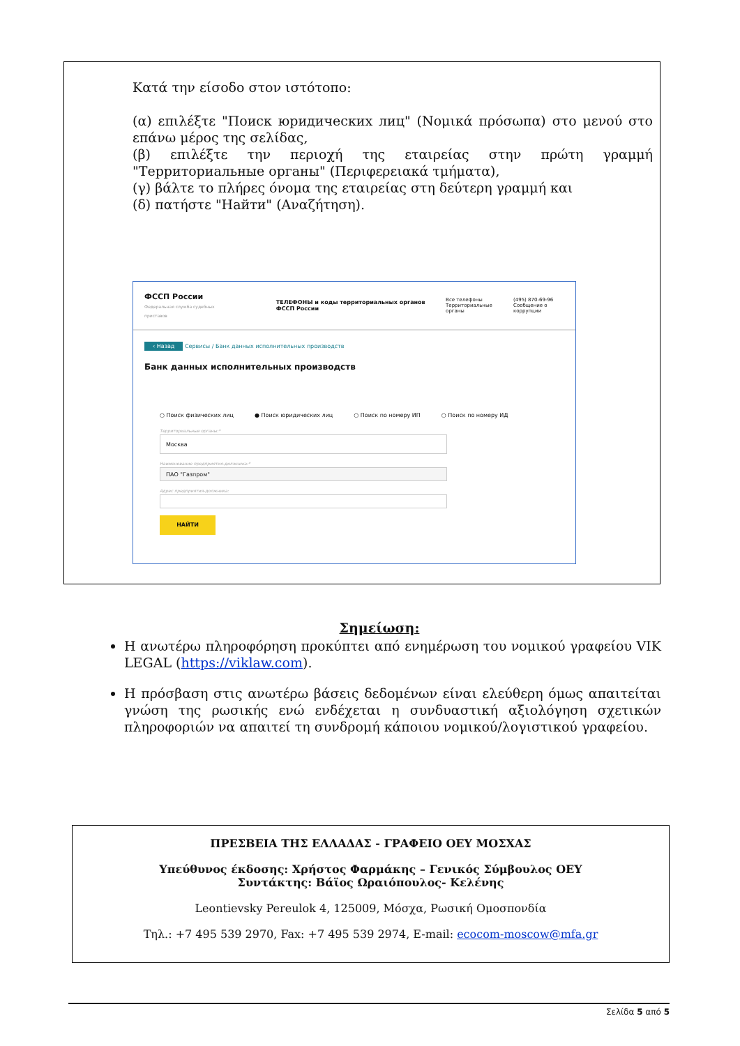Κατά την είσοδο στον ιστότοπο:
(α) επιλέξτε "Поиск юридических лиц" (Νομικά πρόσωπα) στο μενού στο επάνω μέρος της σελίδας,
(β) επιλέξτε την περιοχή της εταιρείας στην πρώτη γραμμή "Территориальные органы" (Περιφερειακά τμήματα),
(γ) βάλτε το πλήρες όνομα της εταιρείας στη δεύτερη γραμμή και
(δ) πατήστε "Найти" (Αναζήτηση).
ФССП России
Федеральная служба судебных приставов
ТЕЛЕФОНЫ и коды территориальных органов ФССП России
Все телефоны
Территориальные органы
(495) 870-69-96
Сообщение о коррупции
‹ Назад Сервисы / Банк данных исполнительных производств
Банк данных исполнительных производств
○ Поиск физических лиц ● Поиск юридических лиц ○ Поиск по номеру ИП ○ Поиск по номеру ИД
Территориальные органы:*
Москва
Наименование предприятия-должника:*
ПАО "Газпром"
Адрес предприятия-должника:
НАЙТИ
Σημείωση:
Η ανωτέρω πληροφόρηση προκύπτει από ενημέρωση του νομικού γραφείου VIK LEGAL (https://viklaw.com).
Η πρόσβαση στις ανωτέρω βάσεις δεδομένων είναι ελεύθερη όμως απαιτείται γνώση της ρωσικής ενώ ενδέχεται η συνδυαστική αξιολόγηση σχετικών πληροφοριών να απαιτεί τη συνδρομή κάποιου νομικού/λογιστικού γραφείου.
ΠΡΕΣΒΕΙΑ ΤΗΣ ΕΛΛΑΔΑΣ - ΓΡΑΦΕΙΟ ΟΕΥ ΜΟΣΧΑΣ
Υπεύθυνος έκδοσης: Χρήστος Φαρμάκης – Γενικός Σύμβουλος ΟΕΥ
Συντάκτης: Βάϊος Ωραιόπουλος- Κελένης
Leontievsky Pereulok 4, 125009, Μόσχα, Ρωσική Ομοσπονδία
Τηλ.: +7 495 539 2970, Fax: +7 495 539 2974, E-mail: ecocom-moscow@mfa.gr
Σελίδα 5 από 5